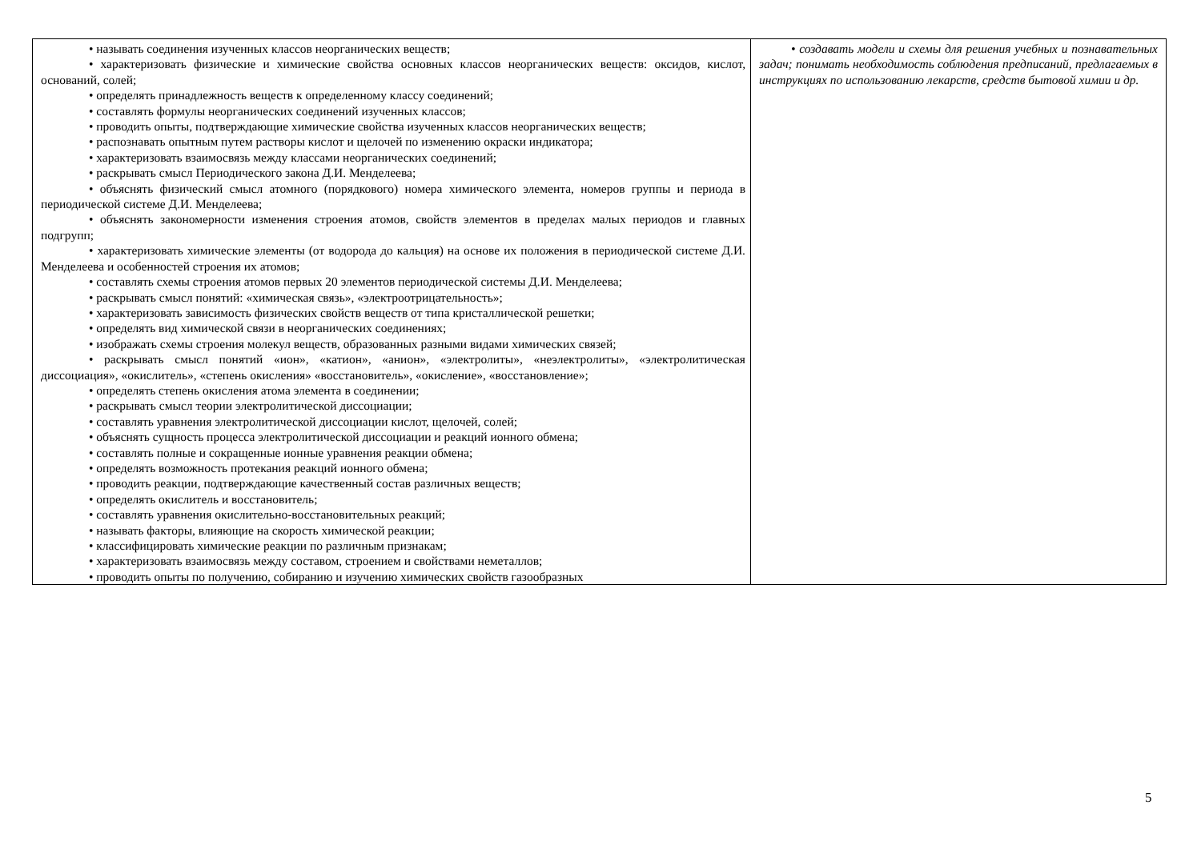| • называть соединения изученных классов неорганических веществ; • характеризовать физические и химические свойства основных классов неорганических веществ: оксидов, кислот, оснований, солей; • определять принадлежность веществ к определенному классу соединений; • составлять формулы неорганических соединений изученных классов; • проводить опыты, подтверждающие химические свойства изученных классов неорганических веществ; • распознавать опытным путем растворы кислот и щелочей по изменению окраски индикатора; • характеризовать взаимосвязь между классами неорганических соединений; • раскрывать смысл Периодического закона Д.И. Менделеева; • объяснять физический смысл атомного (порядкового) номера химического элемента, номеров группы и периода в периодической системе Д.И. Менделеева; • объяснять закономерности изменения строения атомов, свойств элементов в пределах малых периодов и главных подгрупп; • характеризовать химические элементы (от водорода до кальция) на основе их положения в периодической системе Д.И. Менделеева и особенностей строения их атомов; • составлять схемы строения атомов первых 20 элементов периодической системы Д.И. Менделеева; • раскрывать смысл понятий: «химическая связь», «электроотрицательность»; • характеризовать зависимость физических свойств веществ от типа кристаллической решетки; • определять вид химической связи в неорганических соединениях; • изображать схемы строения молекул веществ, образованных разными видами химических связей; • раскрывать смысл понятий «ион», «катион», «анион», «электролиты», «неэлектролиты», «электролитическая диссоциация», «окислитель», «степень окисления» «восстановитель», «окисление», «восстановление»; • определять степень окисления атома элемента в соединении; • раскрывать смысл теории электролитической диссоциации; • составлять уравнения электролитической диссоциации кислот, щелочей, солей; • объяснять сущность процесса электролитической диссоциации и реакций ионного обмена; • составлять полные и сокращенные ионные уравнения реакции обмена; • определять возможность протекания реакций ионного обмена; • проводить реакции, подтверждающие качественный состав различных веществ; • определять окислитель и восстановитель; • составлять уравнения окислительно-восстановительных реакций; • называть факторы, влияющие на скорость химической реакции; • классифицировать химические реакции по различным признакам; • характеризовать взаимосвязь между составом, строением и свойствами неметаллов; • проводить опыты по получению, собиранию и изучению химических свойств газообразных | • создавать модели и схемы для решения учебных и познавательных задач; понимать необходимость соблюдения предписаний, предлагаемых в инструкциях по использованию лекарств, средств бытовой химии и др. |
5